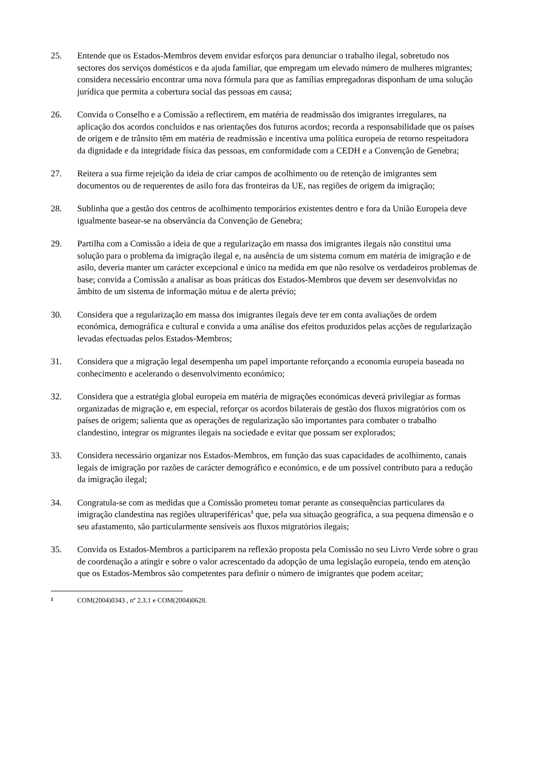25. Entende que os Estados-Membros devem envidar esforços para denunciar o trabalho ilegal, sobretudo nos sectores dos serviços domésticos e da ajuda familiar, que empregam um elevado número de mulheres migrantes; considera necessário encontrar uma nova fórmula para que as famílias empregadoras disponham de uma solução jurídica que permita a cobertura social das pessoas em causa;
26. Convida o Conselho e a Comissão a reflectirem, em matéria de readmissão dos imigrantes irregulares, na aplicação dos acordos concluídos e nas orientações dos futuros acordos; recorda a responsabilidade que os países de origem e de trânsito têm em matéria de readmissão e incentiva uma política europeia de retorno respeitadora da dignidade e da integridade física das pessoas, em conformidade com a CEDH e a Convenção de Genebra;
27. Reitera a sua firme rejeição da ideia de criar campos de acolhimento ou de retenção de imigrantes sem documentos ou de requerentes de asilo fora das fronteiras da UE, nas regiões de origem da imigração;
28. Sublinha que a gestão dos centros de acolhimento temporários existentes dentro e fora da União Europeia deve igualmente basear-se na observância da Convenção de Genebra;
29. Partilha com a Comissão a ideia de que a regularização em massa dos imigrantes ilegais não constitui uma solução para o problema da imigração ilegal e, na ausência de um sistema comum em matéria de imigração e de asilo, deveria manter um carácter excepcional e único na medida em que não resolve os verdadeiros problemas de base; convida a Comissão a analisar as boas práticas dos Estados-Membros que devem ser desenvolvidas no âmbito de um sistema de informação mútua e de alerta prévio;
30. Considera que a regularização em massa dos imigrantes ilegais deve ter em conta avaliações de ordem económica, demográfica e cultural e convida a uma análise dos efeitos produzidos pelas acções de regularização levadas efectuadas pelos Estados-Membros;
31. Considera que a migração legal desempenha um papel importante reforçando a economia europeia baseada no conhecimento e acelerando o desenvolvimento económico;
32. Considera que a estratégia global europeia em matéria de migrações económicas deverá privilegiar as formas organizadas de migração e, em especial, reforçar os acordos bilaterais de gestão dos fluxos migratórios com os países de origem; salienta que as operações de regularização são importantes para combater o trabalho clandestino, integrar os migrantes ilegais na sociedade e evitar que possam ser explorados;
33. Considera necessário organizar nos Estados-Membros, em função das suas capacidades de acolhimento, canais legais de imigração por razões de carácter demográfico e económico, e de um possível contributo para a redução da imigração ilegal;
34. Congratula-se com as medidas que a Comissão prometeu tomar perante as consequências particulares da imigração clandestina nas regiões ultraperiféricas<sup>1</sup> que, pela sua situação geográfica, a sua pequena dimensão e o seu afastamento, são particularmente sensíveis aos fluxos migratórios ilegais;
35. Convida os Estados-Membros a participarem na reflexão proposta pela Comissão no seu Livro Verde sobre o grau de coordenação a atingir e sobre o valor acrescentado da adopção de uma legislação europeia, tendo em atenção que os Estados-Membros são competentes para definir o número de imigrantes que podem aceitar;
1 COM(2004)0343 , nº 2.3.1 e COM(2004)0628.